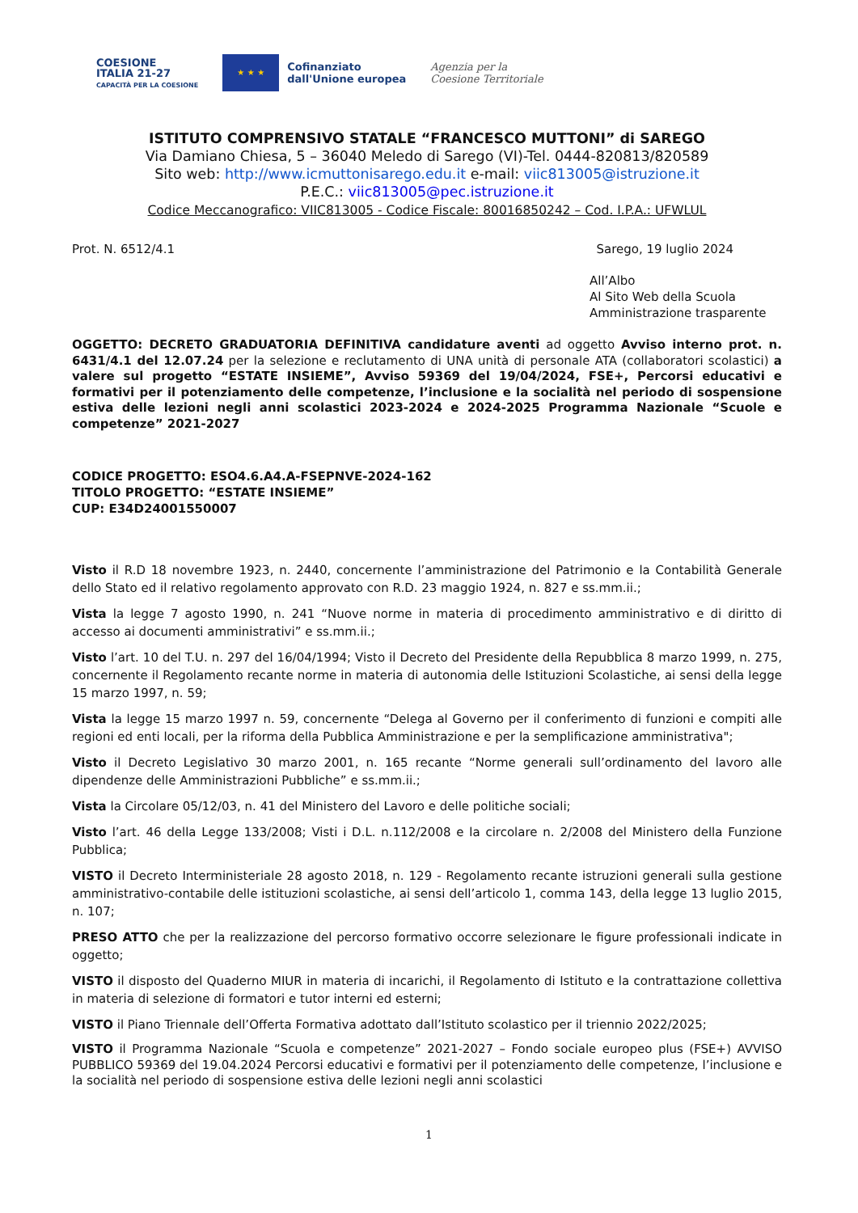COESIONE
ITALIA 21-27
CAPACITÀ PER LA COESIONE
★ ★ ★
Cofinanziato
dall'Unione europea
Agenzia per la
Coesione Territoriale
ISTITUTO COMPRENSIVO STATALE “FRANCESCO MUTTONI” di SAREGO
Via Damiano Chiesa, 5 – 36040 Meledo di Sarego (VI)-Tel. 0444-820813/820589
Sito web: http://www.icmuttonisarego.edu.it e-mail: viic813005@istruzione.it
P.E.C.: viic813005@pec.istruzione.it
Codice Meccanografico: VIIC813005 - Codice Fiscale: 80016850242 – Cod. I.P.A.: UFWLUL
Prot. N. 6512/4.1 Sarego, 19 luglio 2024
All’Albo
Al Sito Web della Scuola
Amministrazione trasparente
OGGETTO: DECRETO GRADUATORIA DEFINITIVA candidature aventi ad oggetto Avviso interno prot. n. 6431/4.1 del 12.07.24 per la selezione e reclutamento di UNA unità di personale ATA (collaboratori scolastici) a valere sul progetto “ESTATE INSIEME”, Avviso 59369 del 19/04/2024, FSE+, Percorsi educativi e formativi per il potenziamento delle competenze, l’inclusione e la socialità nel periodo di sospensione estiva delle lezioni negli anni scolastici 2023-2024 e 2024-2025 Programma Nazionale “Scuole e competenze” 2021-2027
CODICE PROGETTO: ESO4.6.A4.A-FSEPNVE-2024-162
TITOLO PROGETTO: “ESTATE INSIEME”
CUP: E34D24001550007
Visto il R.D 18 novembre 1923, n. 2440, concernente l’amministrazione del Patrimonio e la Contabilità Generale dello Stato ed il relativo regolamento approvato con R.D. 23 maggio 1924, n. 827 e ss.mm.ii.;
Vista la legge 7 agosto 1990, n. 241 “Nuove norme in materia di procedimento amministrativo e di diritto di accesso ai documenti amministrativi” e ss.mm.ii.;
Visto l’art. 10 del T.U. n. 297 del 16/04/1994; Visto il Decreto del Presidente della Repubblica 8 marzo 1999, n. 275, concernente il Regolamento recante norme in materia di autonomia delle Istituzioni Scolastiche, ai sensi della legge 15 marzo 1997, n. 59;
Vista la legge 15 marzo 1997 n. 59, concernente “Delega al Governo per il conferimento di funzioni e compiti alle regioni ed enti locali, per la riforma della Pubblica Amministrazione e per la semplificazione amministrativa";
Visto il Decreto Legislativo 30 marzo 2001, n. 165 recante “Norme generali sull’ordinamento del lavoro alle dipendenze delle Amministrazioni Pubbliche” e ss.mm.ii.;
Vista la Circolare 05/12/03, n. 41 del Ministero del Lavoro e delle politiche sociali;
Visto l’art. 46 della Legge 133/2008; Visti i D.L. n.112/2008 e la circolare n. 2/2008 del Ministero della Funzione Pubblica;
VISTO il Decreto Interministeriale 28 agosto 2018, n. 129 - Regolamento recante istruzioni generali sulla gestione amministrativo-contabile delle istituzioni scolastiche, ai sensi dell’articolo 1, comma 143, della legge 13 luglio 2015, n. 107;
PRESO ATTO che per la realizzazione del percorso formativo occorre selezionare le figure professionali indicate in oggetto;
VISTO il disposto del Quaderno MIUR in materia di incarichi, il Regolamento di Istituto e la contrattazione collettiva in materia di selezione di formatori e tutor interni ed esterni;
VISTO il Piano Triennale dell’Offerta Formativa adottato dall’Istituto scolastico per il triennio 2022/2025;
VISTO il Programma Nazionale “Scuola e competenze” 2021-2027 – Fondo sociale europeo plus (FSE+) AVVISO PUBBLICO 59369 del 19.04.2024 Percorsi educativi e formativi per il potenziamento delle competenze, l’inclusione e la socialità nel periodo di sospensione estiva delle lezioni negli anni scolastici
1